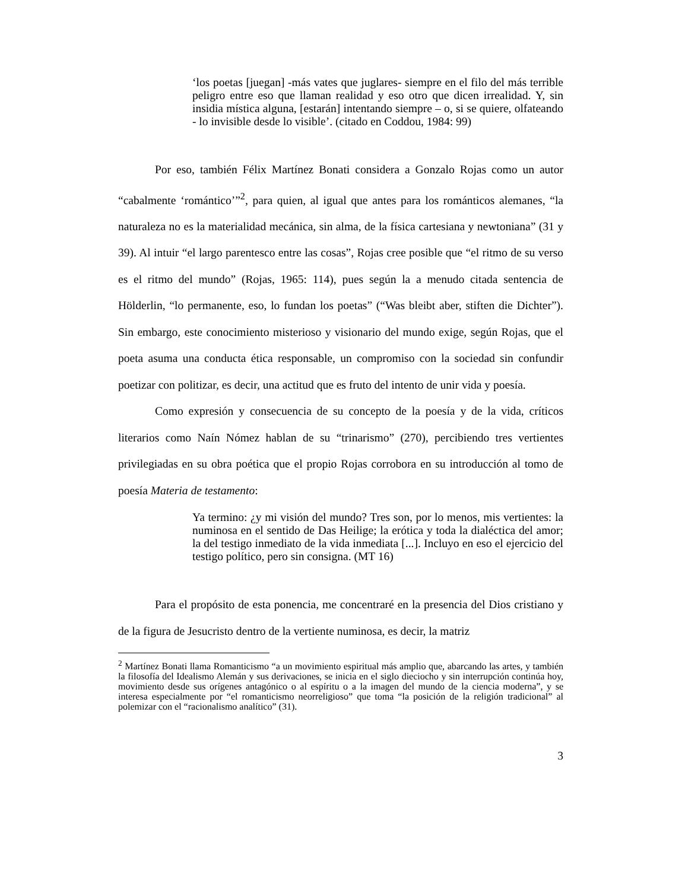‘los poetas [juegan] -más vates que juglares- siempre en el filo del más terrible peligro entre eso que llaman realidad y eso otro que dicen irrealidad. Y, sin insidia mística alguna, [estarán] intentando siempre – o, si se quiere, olfateando - lo invisible desde lo visible’. (citado en Coddou, 1984: 99)
Por eso, también Félix Martínez Bonati considera a Gonzalo Rojas como un autor “cabalmente ‘romántico’”<sup>2</sup>, para quien, al igual que antes para los románticos alemanes, “la naturaleza no es la materialidad mecánica, sin alma, de la física cartesiana y newtoniana” (31 y 39). Al intuir “el largo parentesco entre las cosas”, Rojas cree posible que “el ritmo de su verso es el ritmo del mundo” (Rojas, 1965: 114), pues según la a menudo citada sentencia de Hölderlin, “lo permanente, eso, lo fundan los poetas” (“Was bleibt aber, stiften die Dichter”). Sin embargo, este conocimiento misterioso y visionario del mundo exige, según Rojas, que el poeta asuma una conducta ética responsable, un compromiso con la sociedad sin confundir poetizar con politizar, es decir, una actitud que es fruto del intento de unir vida y poesía.
Como expresión y consecuencia de su concepto de la poesía y de la vida, críticos literarios como Naín Nómez hablan de su “trinarismo” (270), percibiendo tres vertientes privilegiadas en su obra poética que el propio Rojas corrobora en su introducción al tomo de poesía Materia de testamento:
Ya termino: ¿y mi visión del mundo? Tres son, por lo menos, mis vertientes: la numinosa en el sentido de Das Heilige; la erótica y toda la dialéctica del amor; la del testigo inmediato de la vida inmediata [...]. Incluyo en eso el ejercicio del testigo político, pero sin consigna. (MT 16)
Para el propósito de esta ponencia, me concentraré en la presencia del Dios cristiano y de la figura de Jesucristo dentro de la vertiente numinosa, es decir, la matriz
<sup>2</sup> Martínez Bonati llama Romanticismo “a un movimiento espiritual más amplio que, abarcando las artes, y también la filosofía del Idealismo Alemán y sus derivaciones, se inicia en el siglo dieciocho y sin interrupción continúa hoy, movimiento desde sus orígenes antagónico o al espíritu o a la imagen del mundo de la ciencia moderna”, y se interesa especialmente por “el romanticismo neorreligioso” que toma “la posición de la religión tradicional” al polemizar con el “racionalismo analítico” (31).
3